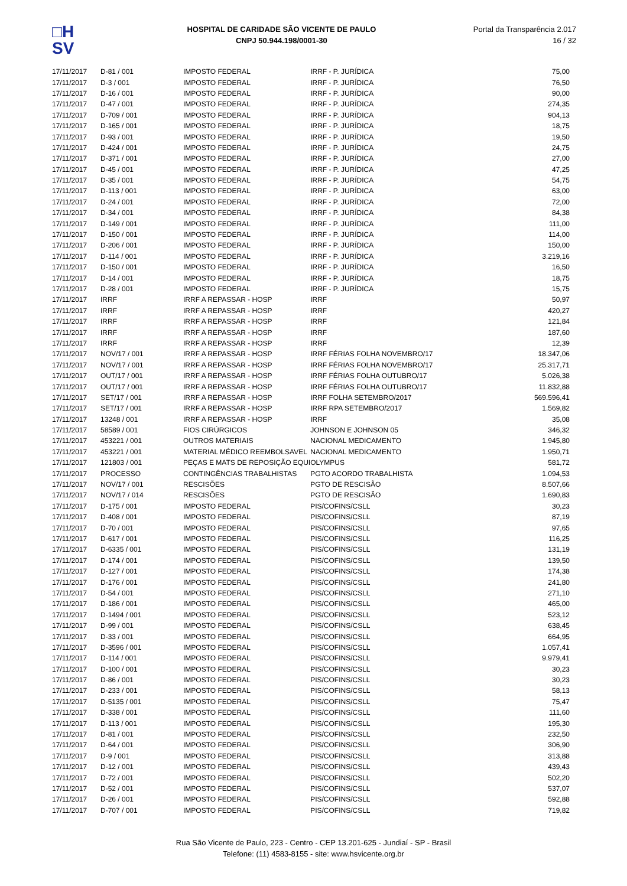□H
SV
HOSPITAL DE CARIDADE SÃO VICENTE DE PAULO
CNPJ 50.944.198/0001-30
Portal da Transparência 2.017
16 / 32
| 17/11/2017 | D-81 / 001 | IMPOSTO FEDERAL | IRRF - P. JURÍDICA | 75,00 |
| 17/11/2017 | D-3 / 001 | IMPOSTO FEDERAL | IRRF - P. JURÍDICA | 76,50 |
| 17/11/2017 | D-16 / 001 | IMPOSTO FEDERAL | IRRF - P. JURÍDICA | 90,00 |
| 17/11/2017 | D-47 / 001 | IMPOSTO FEDERAL | IRRF - P. JURÍDICA | 274,35 |
| 17/11/2017 | D-709 / 001 | IMPOSTO FEDERAL | IRRF - P. JURÍDICA | 904,13 |
| 17/11/2017 | D-165 / 001 | IMPOSTO FEDERAL | IRRF - P. JURÍDICA | 18,75 |
| 17/11/2017 | D-93 / 001 | IMPOSTO FEDERAL | IRRF - P. JURÍDICA | 19,50 |
| 17/11/2017 | D-424 / 001 | IMPOSTO FEDERAL | IRRF - P. JURÍDICA | 24,75 |
| 17/11/2017 | D-371 / 001 | IMPOSTO FEDERAL | IRRF - P. JURÍDICA | 27,00 |
| 17/11/2017 | D-45 / 001 | IMPOSTO FEDERAL | IRRF - P. JURÍDICA | 47,25 |
| 17/11/2017 | D-35 / 001 | IMPOSTO FEDERAL | IRRF - P. JURÍDICA | 54,75 |
| 17/11/2017 | D-113 / 001 | IMPOSTO FEDERAL | IRRF - P. JURÍDICA | 63,00 |
| 17/11/2017 | D-24 / 001 | IMPOSTO FEDERAL | IRRF - P. JURÍDICA | 72,00 |
| 17/11/2017 | D-34 / 001 | IMPOSTO FEDERAL | IRRF - P. JURÍDICA | 84,38 |
| 17/11/2017 | D-149 / 001 | IMPOSTO FEDERAL | IRRF - P. JURÍDICA | 111,00 |
| 17/11/2017 | D-150 / 001 | IMPOSTO FEDERAL | IRRF - P. JURÍDICA | 114,00 |
| 17/11/2017 | D-206 / 001 | IMPOSTO FEDERAL | IRRF - P. JURÍDICA | 150,00 |
| 17/11/2017 | D-114 / 001 | IMPOSTO FEDERAL | IRRF - P. JURÍDICA | 3.219,16 |
| 17/11/2017 | D-150 / 001 | IMPOSTO FEDERAL | IRRF - P. JURÍDICA | 16,50 |
| 17/11/2017 | D-14 / 001 | IMPOSTO FEDERAL | IRRF - P. JURÍDICA | 18,75 |
| 17/11/2017 | D-28 / 001 | IMPOSTO FEDERAL | IRRF - P. JURÍDICA | 15,75 |
| 17/11/2017 | IRRF | IRRF A REPASSAR - HOSP | IRRF | 50,97 |
| 17/11/2017 | IRRF | IRRF A REPASSAR - HOSP | IRRF | 420,27 |
| 17/11/2017 | IRRF | IRRF A REPASSAR - HOSP | IRRF | 121,84 |
| 17/11/2017 | IRRF | IRRF A REPASSAR - HOSP | IRRF | 187,60 |
| 17/11/2017 | IRRF | IRRF A REPASSAR - HOSP | IRRF | 12,39 |
| 17/11/2017 | NOV/17 / 001 | IRRF A REPASSAR - HOSP | IRRF FÉRIAS FOLHA NOVEMBRO/17 | 18.347,06 |
| 17/11/2017 | NOV/17 / 001 | IRRF A REPASSAR - HOSP | IRRF FÉRIAS FOLHA NOVEMBRO/17 | 25.317,71 |
| 17/11/2017 | OUT/17 / 001 | IRRF A REPASSAR - HOSP | IRRF FÉRIAS FOLHA OUTUBRO/17 | 5.026,38 |
| 17/11/2017 | OUT/17 / 001 | IRRF A REPASSAR - HOSP | IRRF FÉRIAS FOLHA OUTUBRO/17 | 11.832,88 |
| 17/11/2017 | SET/17 / 001 | IRRF A REPASSAR - HOSP | IRRF FOLHA SETEMBRO/2017 | 569.596,41 |
| 17/11/2017 | SET/17 / 001 | IRRF A REPASSAR - HOSP | IRRF RPA SETEMBRO/2017 | 1.569,82 |
| 17/11/2017 | 13248 / 001 | IRRF A REPASSAR - HOSP | IRRF | 35,08 |
| 17/11/2017 | 58589 / 001 | FIOS CIRÚRGICOS | JOHNSON E JOHNSON 05 | 346,32 |
| 17/11/2017 | 453221 / 001 | OUTROS MATERIAIS | NACIONAL MEDICAMENTO | 1.945,80 |
| 17/11/2017 | 453221 / 001 | MATERIAL MÉDICO REEMBOLSAVEL | NACIONAL MEDICAMENTO | 1.950,71 |
| 17/11/2017 | 121803 / 001 | PEÇAS E MATS DE REPOSIÇÃO EQUI | OLYMPUS | 581,72 |
| 17/11/2017 | PROCESSO | CONTINGÊNCIAS TRABALHISTAS | PGTO ACORDO TRABALHISTA | 1.094,53 |
| 17/11/2017 | NOV/17 / 001 | RESCISÕES | PGTO DE RESCISÃO | 8.507,66 |
| 17/11/2017 | NOV/17 / 014 | RESCISÕES | PGTO DE RESCISÃO | 1.690,83 |
| 17/11/2017 | D-175 / 001 | IMPOSTO FEDERAL | PIS/COFINS/CSLL | 30,23 |
| 17/11/2017 | D-408 / 001 | IMPOSTO FEDERAL | PIS/COFINS/CSLL | 87,19 |
| 17/11/2017 | D-70 / 001 | IMPOSTO FEDERAL | PIS/COFINS/CSLL | 97,65 |
| 17/11/2017 | D-617 / 001 | IMPOSTO FEDERAL | PIS/COFINS/CSLL | 116,25 |
| 17/11/2017 | D-6335 / 001 | IMPOSTO FEDERAL | PIS/COFINS/CSLL | 131,19 |
| 17/11/2017 | D-174 / 001 | IMPOSTO FEDERAL | PIS/COFINS/CSLL | 139,50 |
| 17/11/2017 | D-127 / 001 | IMPOSTO FEDERAL | PIS/COFINS/CSLL | 174,38 |
| 17/11/2017 | D-176 / 001 | IMPOSTO FEDERAL | PIS/COFINS/CSLL | 241,80 |
| 17/11/2017 | D-54 / 001 | IMPOSTO FEDERAL | PIS/COFINS/CSLL | 271,10 |
| 17/11/2017 | D-186 / 001 | IMPOSTO FEDERAL | PIS/COFINS/CSLL | 465,00 |
| 17/11/2017 | D-1494 / 001 | IMPOSTO FEDERAL | PIS/COFINS/CSLL | 523,12 |
| 17/11/2017 | D-99 / 001 | IMPOSTO FEDERAL | PIS/COFINS/CSLL | 638,45 |
| 17/11/2017 | D-33 / 001 | IMPOSTO FEDERAL | PIS/COFINS/CSLL | 664,95 |
| 17/11/2017 | D-3596 / 001 | IMPOSTO FEDERAL | PIS/COFINS/CSLL | 1.057,41 |
| 17/11/2017 | D-114 / 001 | IMPOSTO FEDERAL | PIS/COFINS/CSLL | 9.979,41 |
| 17/11/2017 | D-100 / 001 | IMPOSTO FEDERAL | PIS/COFINS/CSLL | 30,23 |
| 17/11/2017 | D-86 / 001 | IMPOSTO FEDERAL | PIS/COFINS/CSLL | 30,23 |
| 17/11/2017 | D-233 / 001 | IMPOSTO FEDERAL | PIS/COFINS/CSLL | 58,13 |
| 17/11/2017 | D-5135 / 001 | IMPOSTO FEDERAL | PIS/COFINS/CSLL | 75,47 |
| 17/11/2017 | D-338 / 001 | IMPOSTO FEDERAL | PIS/COFINS/CSLL | 111,60 |
| 17/11/2017 | D-113 / 001 | IMPOSTO FEDERAL | PIS/COFINS/CSLL | 195,30 |
| 17/11/2017 | D-81 / 001 | IMPOSTO FEDERAL | PIS/COFINS/CSLL | 232,50 |
| 17/11/2017 | D-64 / 001 | IMPOSTO FEDERAL | PIS/COFINS/CSLL | 306,90 |
| 17/11/2017 | D-9 / 001 | IMPOSTO FEDERAL | PIS/COFINS/CSLL | 313,88 |
| 17/11/2017 | D-12 / 001 | IMPOSTO FEDERAL | PIS/COFINS/CSLL | 439,43 |
| 17/11/2017 | D-72 / 001 | IMPOSTO FEDERAL | PIS/COFINS/CSLL | 502,20 |
| 17/11/2017 | D-52 / 001 | IMPOSTO FEDERAL | PIS/COFINS/CSLL | 537,07 |
| 17/11/2017 | D-26 / 001 | IMPOSTO FEDERAL | PIS/COFINS/CSLL | 592,88 |
| 17/11/2017 | D-707 / 001 | IMPOSTO FEDERAL | PIS/COFINS/CSLL | 719,82 |
Rua São Vicente de Paulo, 223 - Centro - CEP 13.201-625 - Jundiaí - SP - Brasil
Telefone: (11) 4583-8155 - site: www.hsvicente.org.br